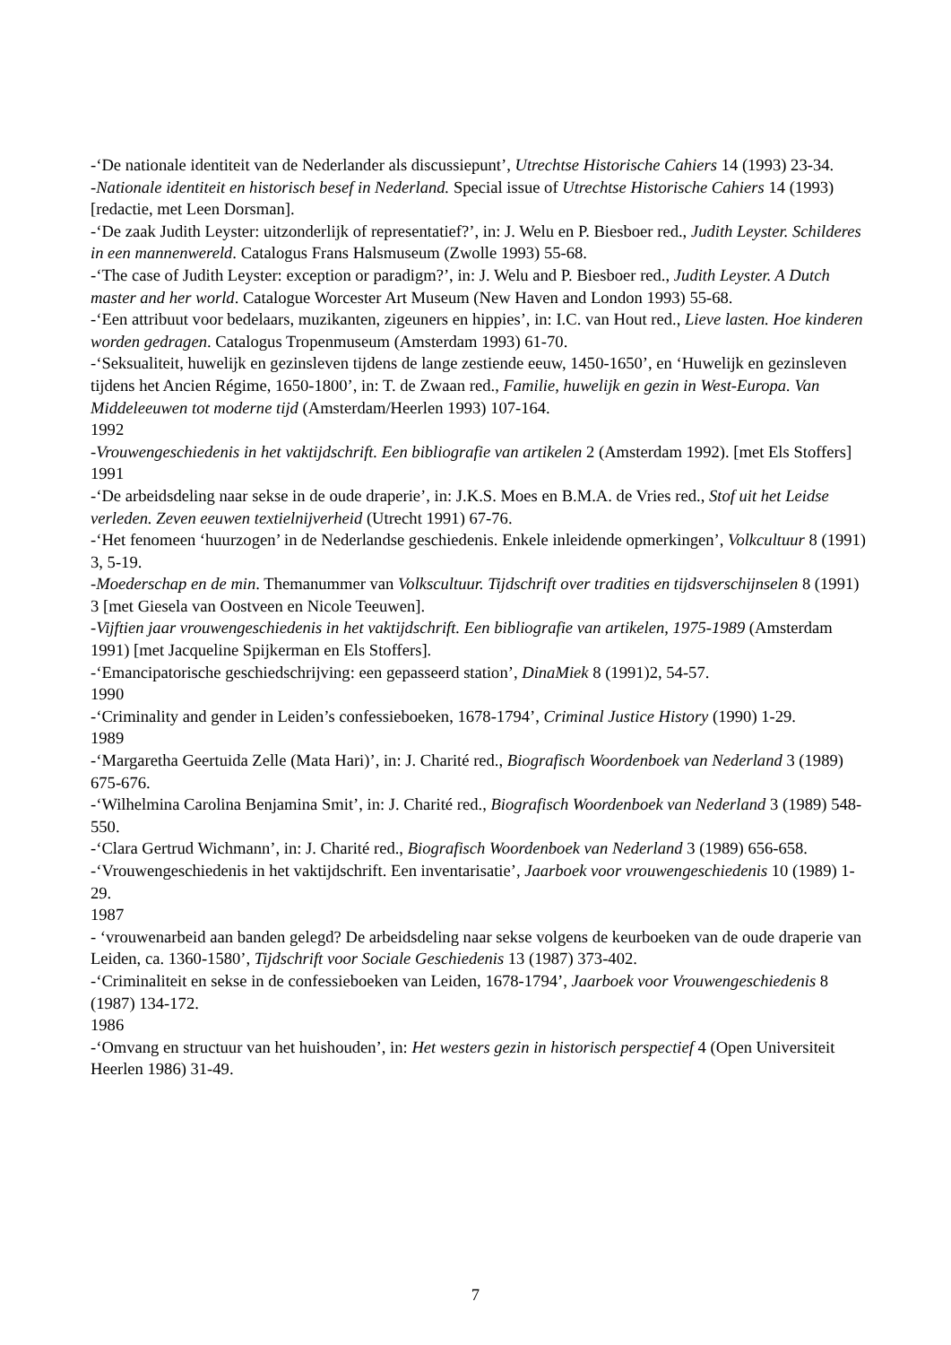-‘De nationale identiteit van de Nederlander als discussiepunt’, Utrechtse Historische Cahiers 14 (1993) 23-34.
-Nationale identiteit en historisch besef in Nederland. Special issue of Utrechtse Historische Cahiers 14 (1993) [redactie, met Leen Dorsman].
-‘De zaak Judith Leyster: uitzonderlijk of representatief?’, in: J. Welu en P. Biesboer red., Judith Leyster. Schilderes in een mannenwereld. Catalogus Frans Halsmuseum (Zwolle 1993) 55-68.
-‘The case of Judith Leyster: exception or paradigm?’, in: J. Welu and P. Biesboer red., Judith Leyster. A Dutch master and her world. Catalogue Worcester Art Museum (New Haven and London 1993) 55-68.
-‘Een attribuut voor bedelaars, muzikanten, zigeuners en hippies’, in: I.C. van Hout red., Lieve lasten. Hoe kinderen worden gedragen. Catalogus Tropenmuseum (Amsterdam 1993) 61-70.
-‘Seksualiteit, huwelijk en gezinsleven tijdens de lange zestiende eeuw, 1450-1650’, en ‘Huwelijk en gezinsleven tijdens het Ancien Régime, 1650-1800’, in: T. de Zwaan red., Familie, huwelijk en gezin in West-Europa. Van Middeleeuwen tot moderne tijd (Amsterdam/Heerlen 1993) 107-164.
1992
-Vrouwengeschiedenis in het vaktijdschrift. Een bibliografie van artikelen 2 (Amsterdam 1992). [met Els Stoffers]
1991
-‘De arbeidsdeling naar sekse in de oude draperie’, in: J.K.S. Moes en B.M.A. de Vries red., Stof uit het Leidse verleden. Zeven eeuwen textielnijverheid (Utrecht 1991) 67-76.
-‘Het fenomeen ‘huurzogen’ in de Nederlandse geschiedenis. Enkele inleidende opmerkingen’, Volkcultuur 8 (1991) 3, 5-19.
-Moederschap en de min. Themanummer van Volkscultuur. Tijdschrift over tradities en tijdsverschijnselen 8 (1991) 3 [met Giesela van Oostveen en Nicole Teeuwen].
-Vijftien jaar vrouwengeschiedenis in het vaktijdschrift. Een bibliografie van artikelen, 1975-1989 (Amsterdam 1991) [met Jacqueline Spijkerman en Els Stoffers].
-‘Emancipatorische geschiedschrijving: een gepasseerd station’, DinaMiek 8 (1991)2, 54-57.
1990
-‘Criminality and gender in Leiden’s confessieboeken, 1678-1794’, Criminal Justice History (1990) 1-29.
1989
-‘Margaretha Geertuida Zelle (Mata Hari)’, in: J. Charité red., Biografisch Woordenboek van Nederland 3 (1989) 675-676.
-‘Wilhelmina Carolina Benjamina Smit’, in: J. Charité red., Biografisch Woordenboek van Nederland 3 (1989) 548-550.
-‘Clara Gertrud Wichmann’, in: J. Charité red., Biografisch Woordenboek van Nederland 3 (1989) 656-658.
-‘Vrouwengeschiedenis in het vaktijdschrift. Een inventarisatie’, Jaarboek voor vrouwengeschiedenis 10 (1989) 1-29.
1987
- ‘vrouwenarbeid aan banden gelegd? De arbeidsdeling naar sekse volgens de keurboeken van de oude draperie van Leiden, ca. 1360-1580’, Tijdschrift voor Sociale Geschiedenis 13 (1987) 373-402.
-‘Criminaliteit en sekse in de confessieboeken van Leiden, 1678-1794’, Jaarboek voor Vrouwengeschiedenis 8 (1987) 134-172.
1986
-‘Omvang en structuur van het huishouden’, in: Het westers gezin in historisch perspectief 4 (Open Universiteit Heerlen 1986) 31-49.
7